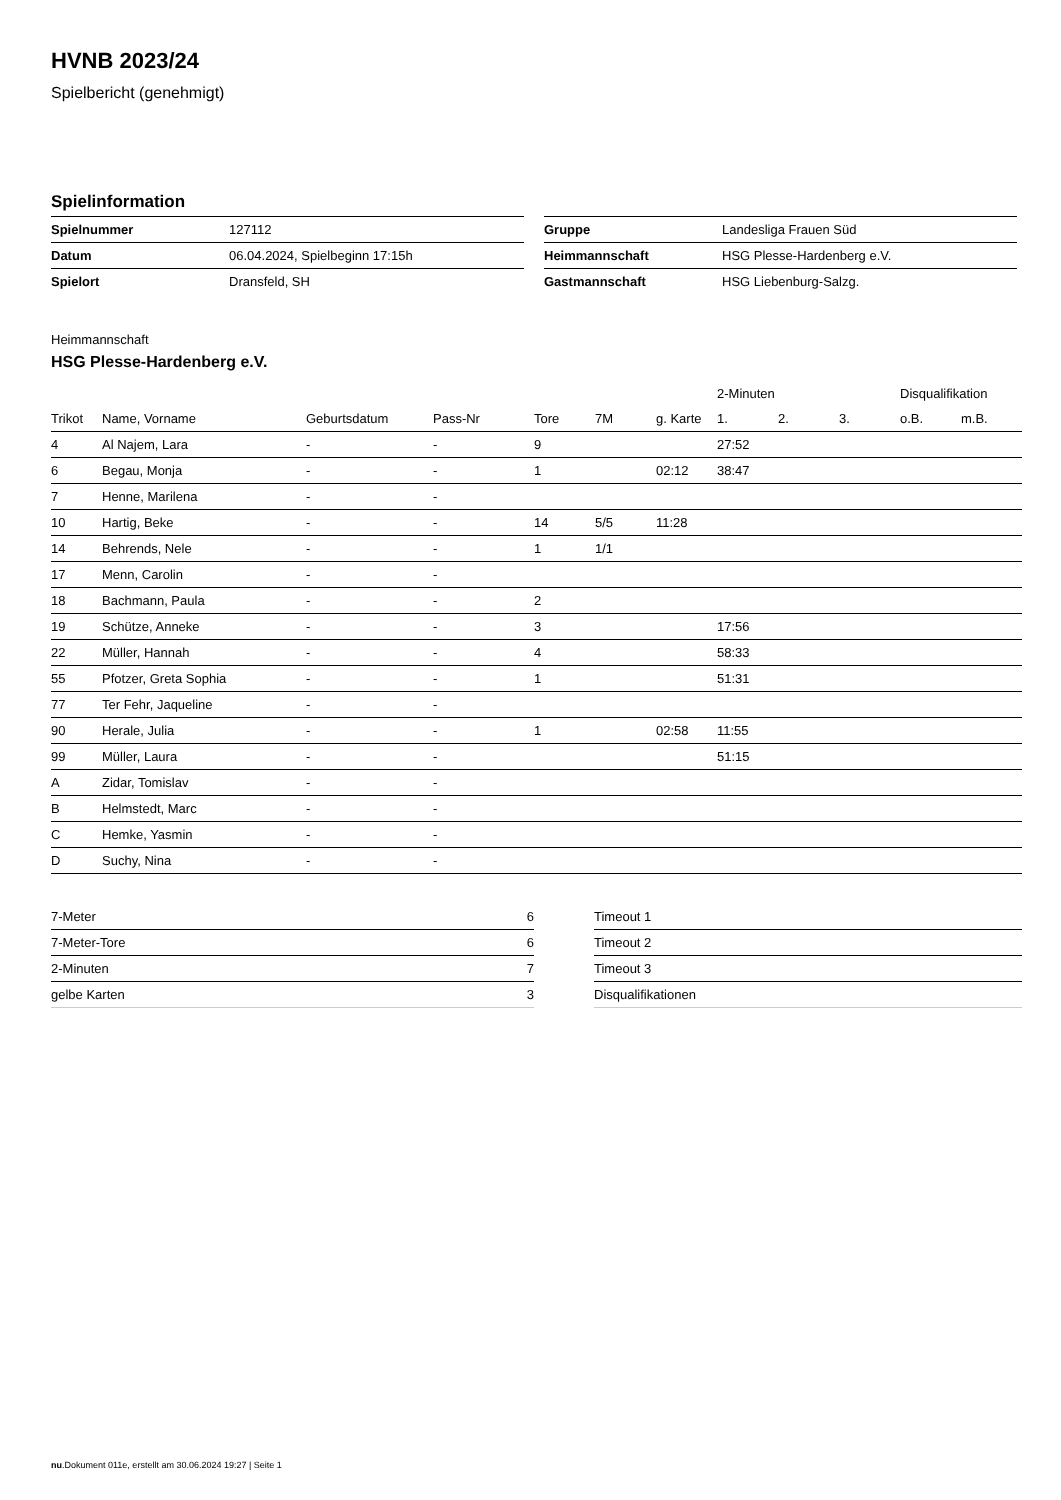HVNB 2023/24
Spielbericht (genehmigt)
Spielinformation
| Spielnummer | 127112 |
| Datum | 06.04.2024, Spielbeginn 17:15h |
| Spielort | Dransfeld, SH |
| Gruppe | Landesliga Frauen Süd |
| Heimmannschaft | HSG Plesse-Hardenberg e.V. |
| Gastmannschaft | HSG Liebenburg-Salzg. |
Heimmannschaft
HSG Plesse-Hardenberg e.V.
| | | | | | | | 2-Minuten | | | Disqualifikation | |
| --- | --- | --- | --- | --- | --- | --- | --- | --- | --- | --- | --- |
| Trikot | Name, Vorname | Geburtsdatum | Pass-Nr | Tore | 7M | g. Karte | 1. | 2. | 3. | o.B. | m.B. |
| 4 | Al Najem, Lara | - | - | 9 | | | 27:52 | | | | |
| 6 | Begau, Monja | - | - | 1 | | 02:12 | 38:47 | | | | |
| 7 | Henne, Marilena | - | - | | | | | | | | |
| 10 | Hartig, Beke | - | - | 14 | 5/5 | 11:28 | | | | | |
| 14 | Behrends, Nele | - | - | 1 | 1/1 | | | | | | |
| 17 | Menn, Carolin | - | - | | | | | | | | |
| 18 | Bachmann, Paula | - | - | 2 | | | | | | | |
| 19 | Schütze, Anneke | - | - | 3 | | | 17:56 | | | | |
| 22 | Müller, Hannah | - | - | 4 | | | 58:33 | | | | |
| 55 | Pfotzer, Greta Sophia | - | - | 1 | | | 51:31 | | | | |
| 77 | Ter Fehr, Jaqueline | - | - | | | | | | | | |
| 90 | Herale, Julia | - | - | 1 | | 02:58 | 11:55 | | | | |
| 99 | Müller, Laura | - | - | | | | 51:15 | | | | |
| A | Zidar, Tomislav | - | - | | | | | | | | |
| B | Helmstedt, Marc | - | - | | | | | | | | |
| C | Hemke, Yasmin | - | - | | | | | | | | |
| D | Suchy, Nina | - | - | | | | | | | | |
| 7-Meter | 6 |
| 7-Meter-Tore | 6 |
| 2-Minuten | 7 |
| gelbe Karten | 3 |
| Timeout 1 |
| Timeout 2 |
| Timeout 3 |
| Disqualifikationen |
nu.Dokument 011e, erstellt am 30.06.2024 19:27 | Seite 1